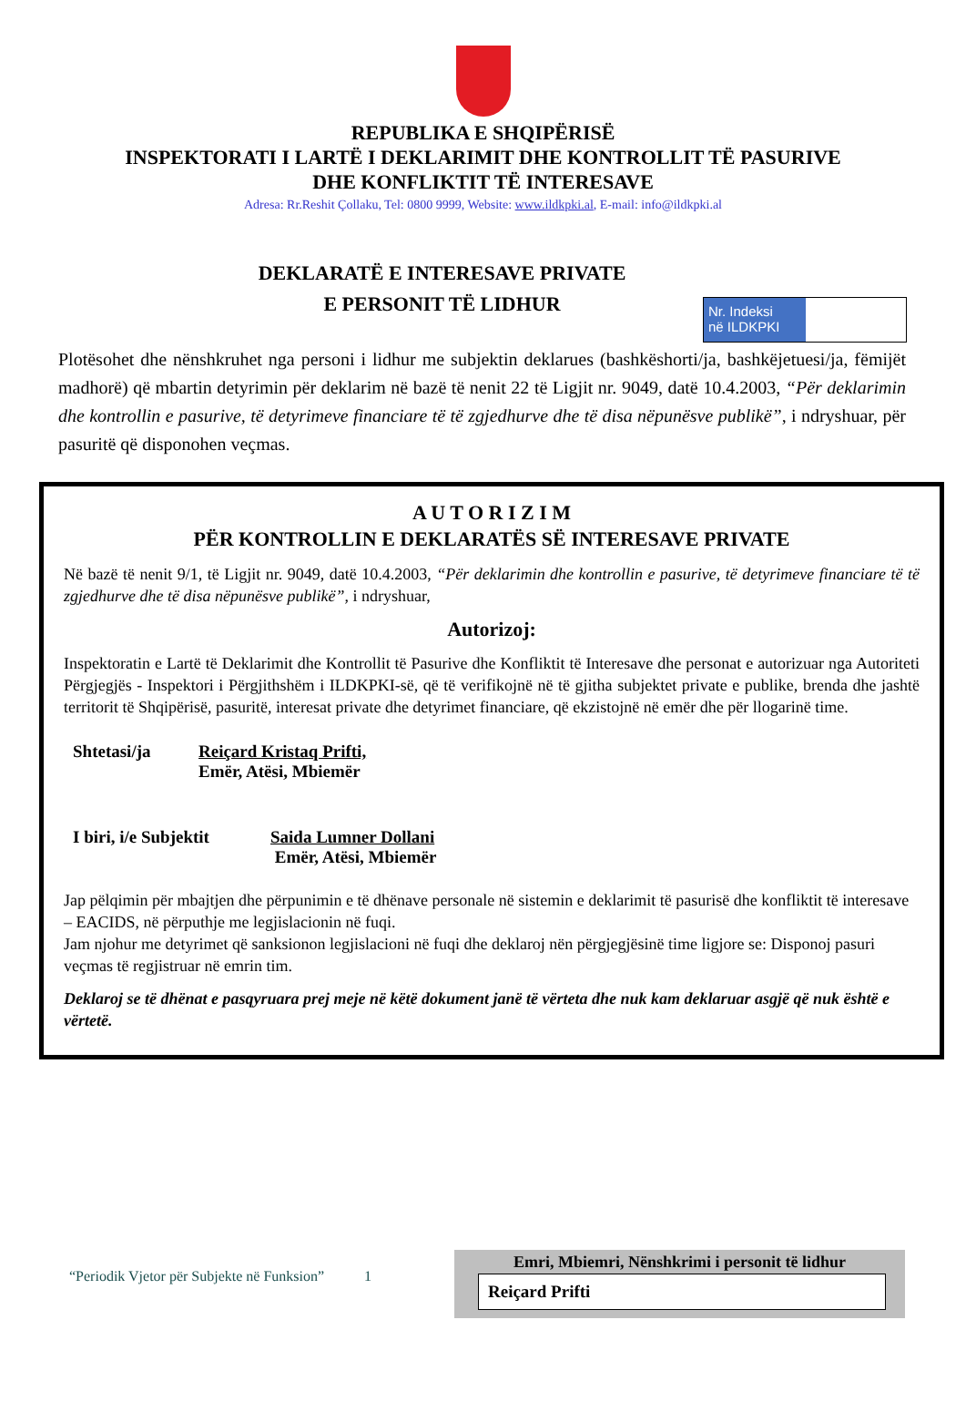REPUBLIKA E SHQIPËRISË
INSPEKTORATI I LARTË I DEKLARIMIT DHE KONTROLLIT TË PASURIVE
DHE KONFLIKTIT TË INTERESAVE
Adresa: Rr.Reshit Çollaku, Tel: 0800 9999, Website: www.ildkpki.al, E-mail: info@ildkpki.al
Nr. Indeksi
në ILDKPKI
DEKLARATË E INTERESAVE PRIVATE
E PERSONIT TË LIDHUR
Plotësohet dhe nënshkruhet nga personi i lidhur me subjektin deklarues (bashkëshorti/ja, bashkëjetuesi/ja, fëmijët madhorë) që mbartin detyrimin për deklarim në bazë të nenit 22 të Ligjit nr. 9049, datë 10.4.2003, “Për deklarimin dhe kontrollin e pasurive, të detyrimeve financiare të të zgjedhurve dhe të disa nëpunësve publikë”, i ndryshuar, për pasuritë që disponohen veçmas.
A U T O R I Z I M
PËR KONTROLLIN E DEKLARATËS SË INTERESAVE PRIVATE
Në bazë të nenit 9/1, të Ligjit nr. 9049, datë 10.4.2003, “Për deklarimin dhe kontrollin e pasurive, të detyrimeve financiare të të zgjedhurve dhe të disa nëpunësve publikë”, i ndryshuar,
Autorizoj:
Inspektoratin e Lartë të Deklarimit dhe Kontrollit të Pasurive dhe Konfliktit të Interesave dhe personat e autorizuar nga Autoriteti Përgjegjës - Inspektori i Përgjithshëm i ILDKPKI-së, që të verifikojnë në të gjitha subjektet private e publike, brenda dhe jashtë territorit të Shqipërisë, pasuritë, interesat private dhe detyrimet financiare, që ekzistojnë në emër dhe për llogarinë time.
Shtetasi/ja Reiçard Kristaq Prifti,
Emër, Atësi, Mbiemër
I biri, i/e Subjektit
Saida Lumner Dollani
Emër, Atësi, Mbiemër
Jap pëlqimin për mbajtjen dhe përpunimin e të dhënave personale në sistemin e deklarimit të pasurisë dhe konfliktit të interesave – EACIDS, në përputhje me legjislacionin në fuqi.
Jam njohur me detyrimet që sanksionon legjislacioni në fuqi dhe deklaroj nën përgjegjësinë time ligjore se: Disponoj pasuri veçmas të regjistruar në emrin tim.
Deklaroj se të dhënat e pasqyruara prej meje në këtë dokument janë të vërteta dhe nuk kam deklaruar asgjë që nuk është e vërtetë.
“Periodik Vjetor për Subjekte në Funksion” 1
Emri, Mbiemri, Nënshkrimi i personit të lidhur
Reiçard Prifti